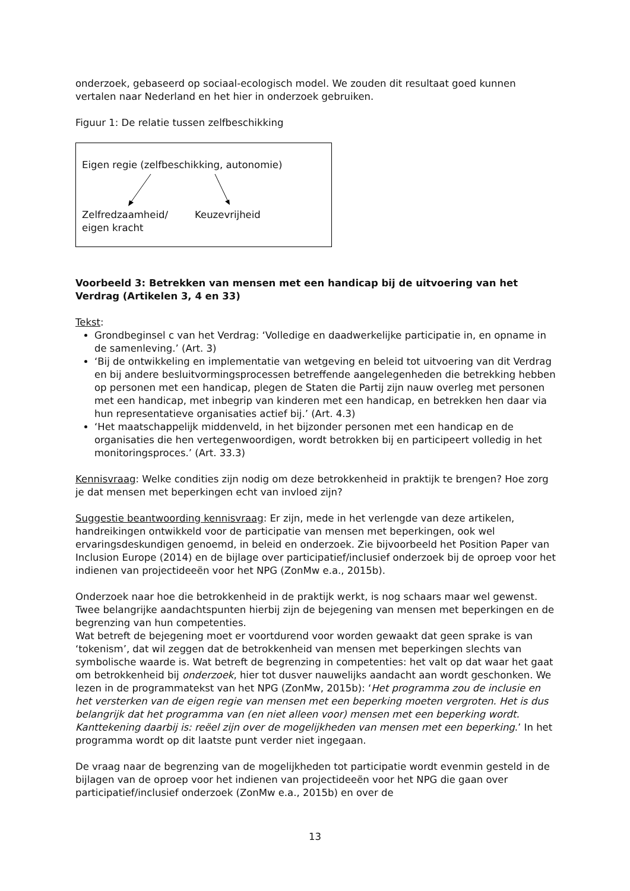onderzoek, gebaseerd op sociaal-ecologisch model. We zouden dit resultaat goed kunnen vertalen naar Nederland en het hier in onderzoek gebruiken.
Figuur 1: De relatie tussen zelfbeschikking
Eigen regie (zelfbeschikking, autonomie)
Zelfredzaamheid/
eigen kracht
Keuzevrijheid
Voorbeeld 3: Betrekken van mensen met een handicap bij de uitvoering van het Verdrag (Artikelen 3, 4 en 33)
Tekst:
Grondbeginsel c van het Verdrag: ‘Volledige en daadwerkelijke participatie in, en opname in de samenleving.’ (Art. 3)
‘Bij de ontwikkeling en implementatie van wetgeving en beleid tot uitvoering van dit Verdrag en bij andere besluitvormingsprocessen betreffende aangelegenheden die betrekking hebben op personen met een handicap, plegen de Staten die Partij zijn nauw overleg met personen met een handicap, met inbegrip van kinderen met een handicap, en betrekken hen daar via hun representatieve organisaties actief bij.’ (Art. 4.3)
‘Het maatschappelijk middenveld, in het bijzonder personen met een handicap en de organisaties die hen vertegenwoordigen, wordt betrokken bij en participeert volledig in het monitoringsproces.’ (Art. 33.3)
Kennisvraag: Welke condities zijn nodig om deze betrokkenheid in praktijk te brengen? Hoe zorg je dat mensen met beperkingen echt van invloed zijn?
Suggestie beantwoording kennisvraag: Er zijn, mede in het verlengde van deze artikelen, handreikingen ontwikkeld voor de participatie van mensen met beperkingen, ook wel ervaringsdeskundigen genoemd, in beleid en onderzoek. Zie bijvoorbeeld het Position Paper van Inclusion Europe (2014) en de bijlage over participatief/inclusief onderzoek bij de oproep voor het indienen van projectideeën voor het NPG (ZonMw e.a., 2015b).
Onderzoek naar hoe die betrokkenheid in de praktijk werkt, is nog schaars maar wel gewenst. Twee belangrijke aandachtspunten hierbij zijn de bejegening van mensen met beperkingen en de begrenzing van hun competenties.
Wat betreft de bejegening moet er voortdurend voor worden gewaakt dat geen sprake is van ‘tokenism’, dat wil zeggen dat de betrokkenheid van mensen met beperkingen slechts van symbolische waarde is. Wat betreft de begrenzing in competenties: het valt op dat waar het gaat om betrokkenheid bij onderzoek, hier tot dusver nauwelijks aandacht aan wordt geschonken. We lezen in de programmatekst van het NPG (ZonMw, 2015b): ‘Het programma zou de inclusie en het versterken van de eigen regie van mensen met een beperking moeten vergroten. Het is dus belangrijk dat het programma van (en niet alleen voor) mensen met een beperking wordt. Kanttekening daarbij is: reëel zijn over de mogelijkheden van mensen met een beperking.’ In het programma wordt op dit laatste punt verder niet ingegaan.
De vraag naar de begrenzing van de mogelijkheden tot participatie wordt evenmin gesteld in de bijlagen van de oproep voor het indienen van projectideeën voor het NPG die gaan over participatief/inclusief onderzoek (ZonMw e.a., 2015b) en over de
13